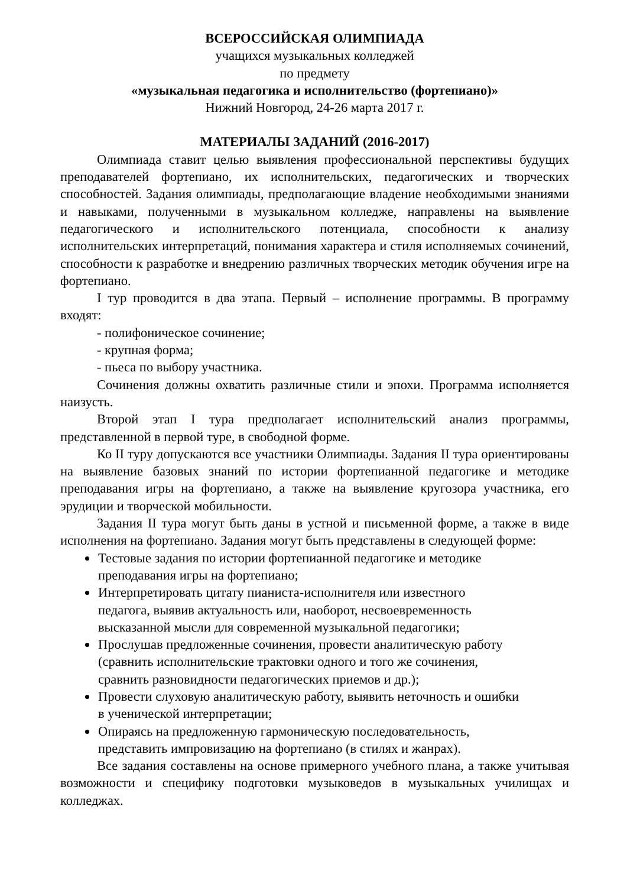ВСЕРОССИЙСКАЯ ОЛИМПИАДА
учащихся музыкальных колледжей
по предмету
«музыкальная педагогика и исполнительство (фортепиано)»
Нижний Новгород, 24-26 марта 2017 г.
МАТЕРИАЛЫ ЗАДАНИЙ (2016-2017)
Олимпиада ставит целью выявления профессиональной перспективы будущих преподавателей фортепиано, их исполнительских, педагогических и творческих способностей. Задания олимпиады, предполагающие владение необходимыми знаниями и навыками, полученными в музыкальном колледже, направлены на выявление педагогического и исполнительского потенциала, способности к анализу исполнительских интерпретаций, понимания характера и стиля исполняемых сочинений, способности к разработке и внедрению различных творческих методик обучения игре на фортепиано.
I тур проводится в два этапа. Первый – исполнение программы. В программу входят:
- полифоническое сочинение;
- крупная форма;
- пьеса по выбору участника.
Сочинения должны охватить различные стили и эпохи. Программа исполняется наизусть.
Второй этап I тура предполагает исполнительский анализ программы, представленной в первой туре, в свободной форме.
Ко II туру допускаются все участники Олимпиады. Задания II тура ориентированы на выявление базовых знаний по истории фортепианной педагогике и методике преподавания игры на фортепиано, а также на выявление кругозора участника, его эрудиции и творческой мобильности.
Задания II тура могут быть даны в устной и письменной форме, а также в виде исполнения на фортепиано. Задания могут быть представлены в следующей форме:
Тестовые задания по истории фортепианной педагогике и методике
преподавания игры на фортепиано;
Интерпретировать цитату пианиста-исполнителя или известного
педагога, выявив актуальность или, наоборот, несвоевременность
высказанной мысли для современной музыкальной педагогики;
Прослушав предложенные сочинения, провести аналитическую работу
(сравнить исполнительские трактовки одного и того же сочинения,
сравнить разновидности педагогических приемов и др.);
Провести слуховую аналитическую работу, выявить неточность и ошибки
в ученической интерпретации;
Опираясь на предложенную гармоническую последовательность,
представить импровизацию на фортепиано (в стилях и жанрах).
Все задания составлены на основе примерного учебного плана, а также учитывая возможности и специфику подготовки музыковедов в музыкальных училищах и колледжах.